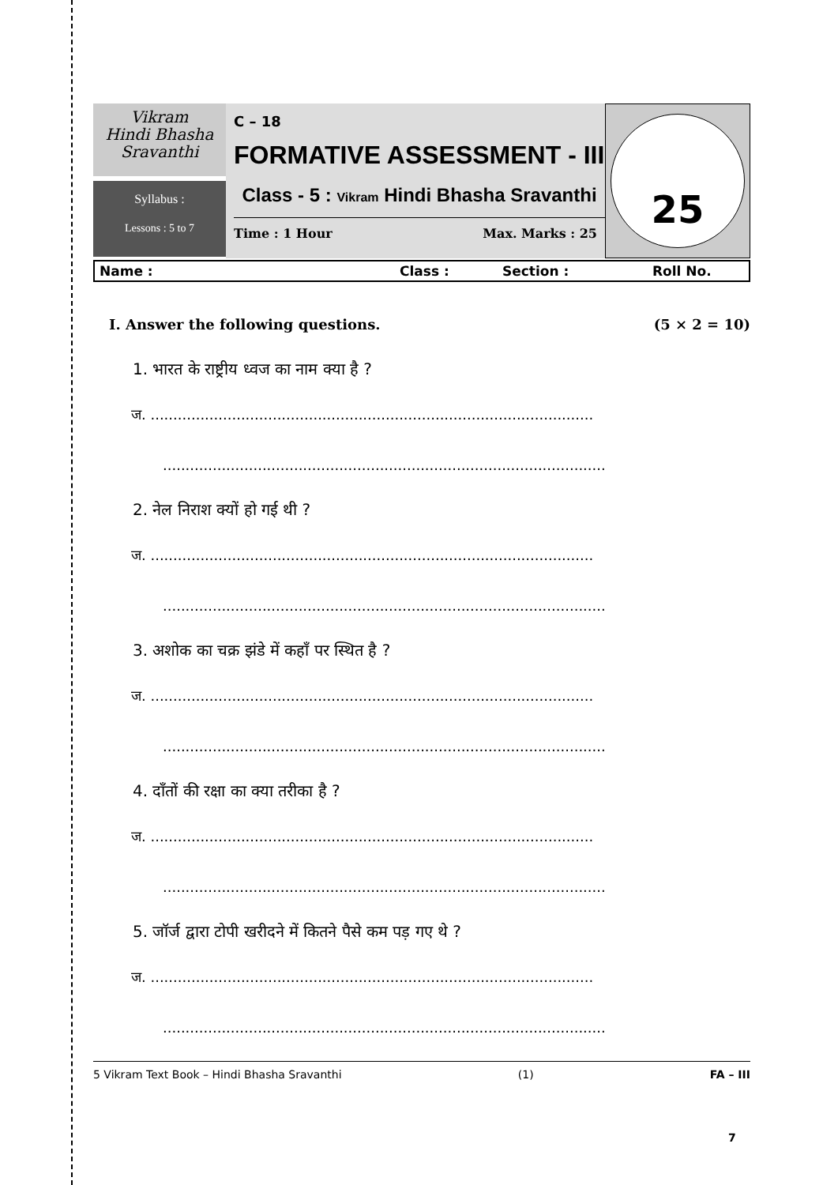Vikram
Hindi Bhasha
Sravanthi
Syllabus :
Lessons : 5 to 7
C – 18
FORMATIVE ASSESSMENT - III
Class - 5 : Vikram Hindi Bhasha Sravanthi
Time : 1 Hour Max. Marks : 25
25
Name : Class : Section : Roll No.
I. Answer the following questions. (5 × 2 = 10)
1. भारत के राष्ट्रीय ध्वज का नाम क्या है ?
ज. ..................................................................................................
..................................................................................................
2. नेल निराश क्यों हो गई थी ?
ज. ..................................................................................................
..................................................................................................
3. अशोक का चक्र झंडे में कहाँ पर स्थित है ?
ज. ..................................................................................................
..................................................................................................
4. दाँतों की रक्षा का क्या तरीका है ?
ज. ..................................................................................................
..................................................................................................
5. जॉर्ज द्वारा टोपी खरीदने में कितने पैसे कम पड़ गए थे ?
ज. ..................................................................................................
..................................................................................................
5 Vikram Text Book – Hindi Bhasha Sravanthi (1) FA – III
7